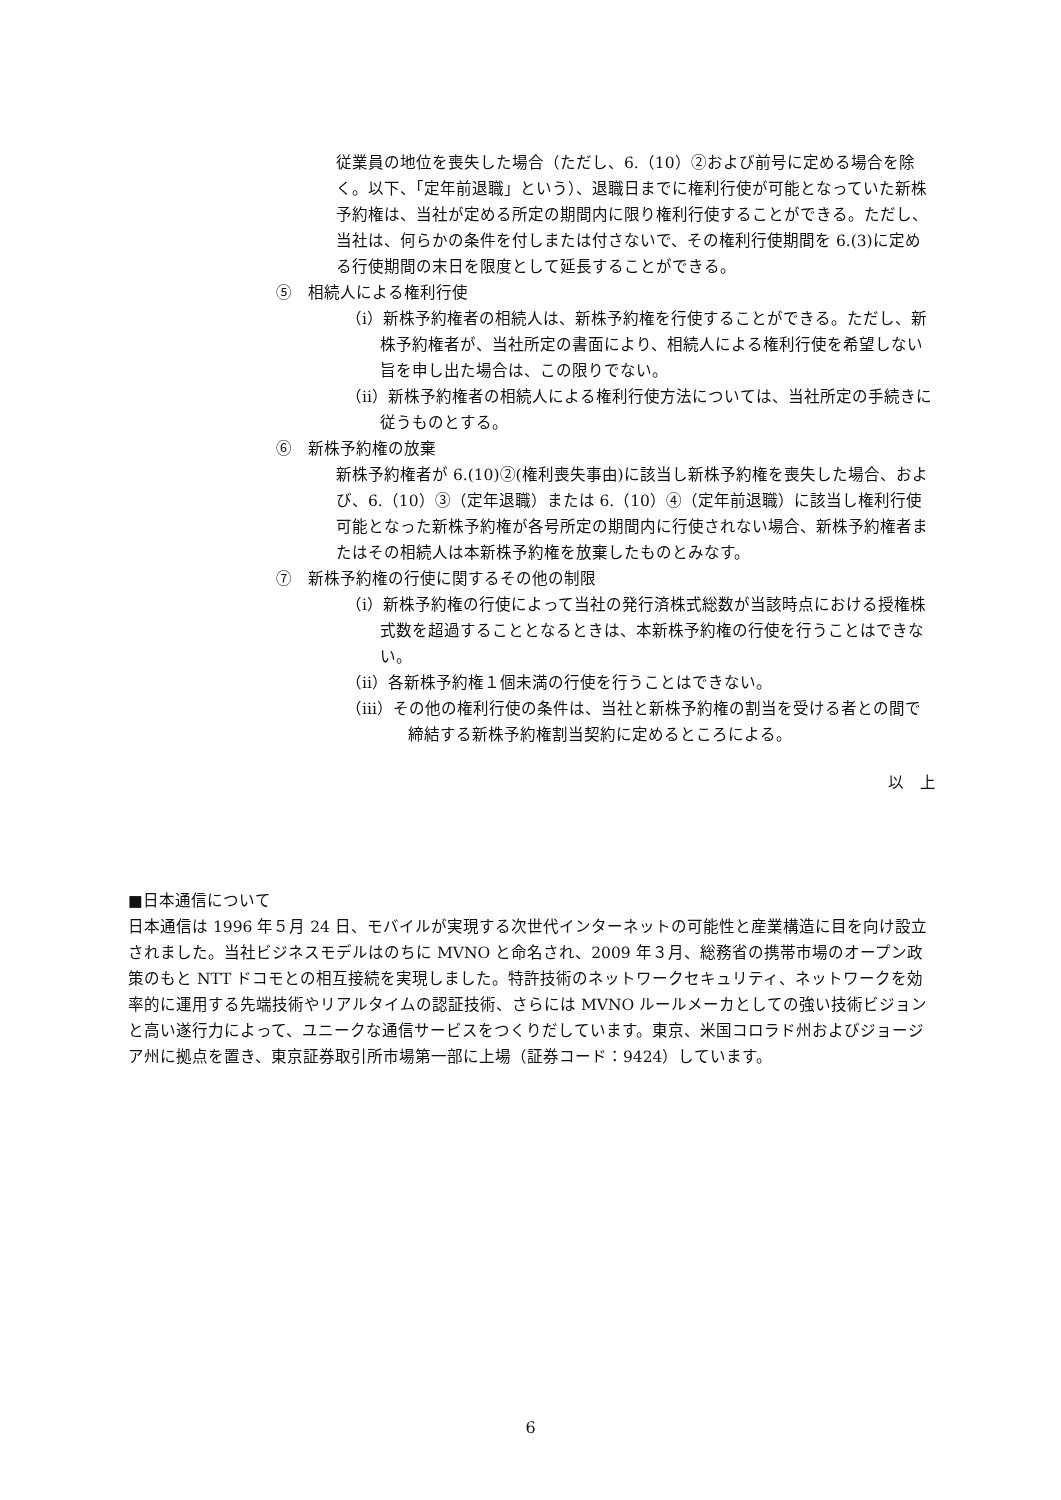従業員の地位を喪失した場合（ただし、6.（10）②および前号に定める場合を除く。以下、「定年前退職」という）、退職日までに権利行使が可能となっていた新株予約権は、当社が定める所定の期間内に限り権利行使することができる。ただし、当社は、何らかの条件を付しまたは付さないで、その権利行使期間を 6.(3)に定める行使期間の末日を限度として延長することができる。
⑤　相続人による権利行使
（i）新株予約権者の相続人は、新株予約権を行使することができる。ただし、新株予約権者が、当社所定の書面により、相続人による権利行使を希望しない旨を申し出た場合は、この限りでない。
（ii）新株予約権者の相続人による権利行使方法については、当社所定の手続きに従うものとする。
⑥　新株予約権の放棄
新株予約権者が 6.(10)②(権利喪失事由)に該当し新株予約権を喪失した場合、および、6.（10）③（定年退職）または 6.（10）④（定年前退職）に該当し権利行使可能となった新株予約権が各号所定の期間内に行使されない場合、新株予約権者またはその相続人は本新株予約権を放棄したものとみなす。
⑦　新株予約権の行使に関するその他の制限
（i）新株予約権の行使によって当社の発行済株式総数が当該時点における授権株式数を超過することとなるときは、本新株予約権の行使を行うことはできない。
（ii）各新株予約権１個未満の行使を行うことはできない。
（iii）その他の権利行使の条件は、当社と新株予約権の割当を受ける者との間で締結する新株予約権割当契約に定めるところによる。
以　上
■日本通信について
日本通信は 1996 年５月 24 日、モバイルが実現する次世代インターネットの可能性と産業構造に目を向け設立されました。当社ビジネスモデルはのちに MVNO と命名され、2009 年３月、総務省の携帯市場のオープン政策のもと NTT ドコモとの相互接続を実現しました。特許技術のネットワークセキュリティ、ネットワークを効率的に運用する先端技術やリアルタイムの認証技術、さらには MVNO ルールメーカとしての強い技術ビジョンと高い遂行力によって、ユニークな通信サービスをつくりだしています。東京、米国コロラド州およびジョージア州に拠点を置き、東京証券取引所市場第一部に上場（証券コード：9424）しています。
6